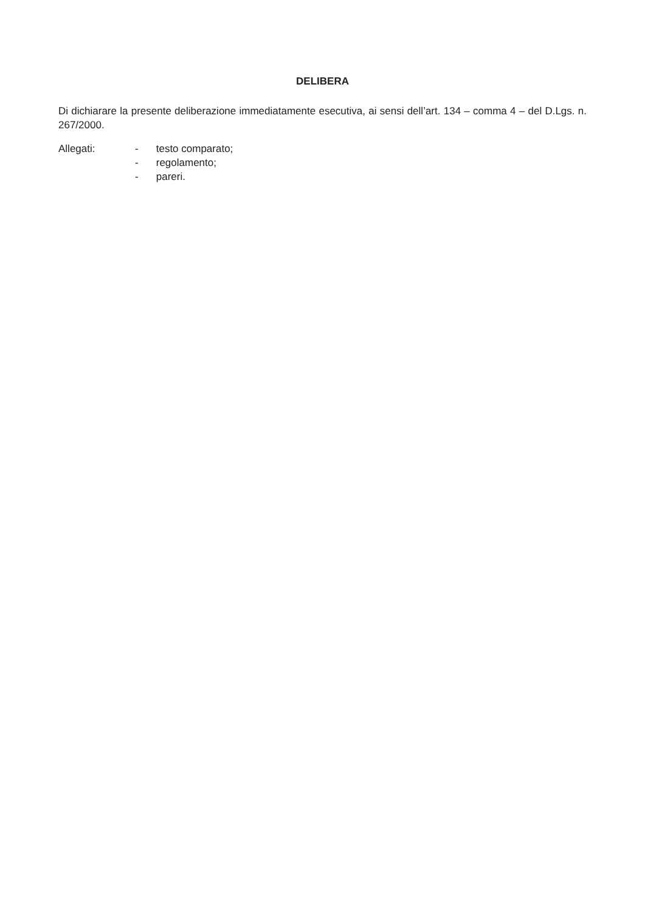DELIBERA
Di dichiarare la presente deliberazione immediatamente esecutiva, ai sensi dell’art. 134 – comma 4 – del D.Lgs. n. 267/2000.
Allegati: - testo comparato;
- regolamento;
- pareri.